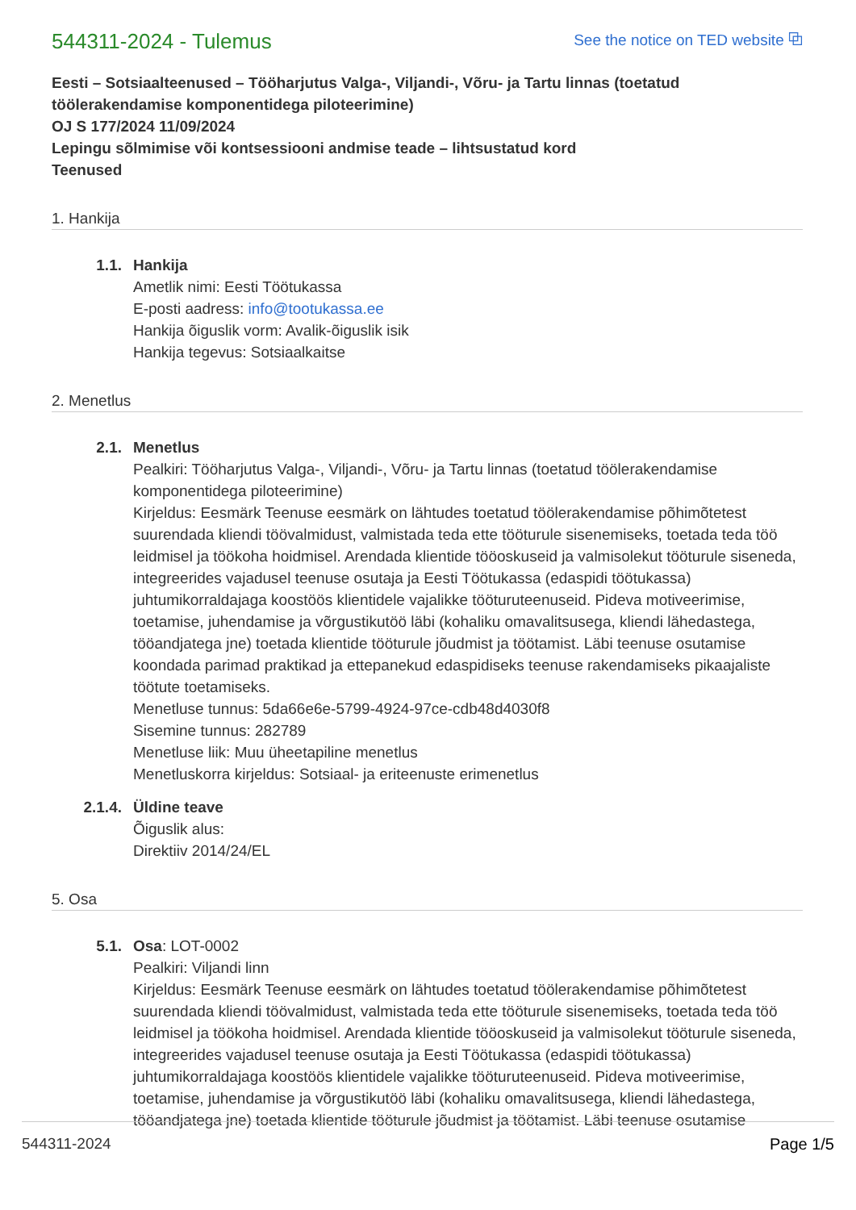544311-2024 - Tulemus
See the notice on TED website ⧉
Eesti – Sotsiaalteenused – Tööharjutus Valga-, Viljandi-, Võru- ja Tartu linnas (toetatud töölerakendamise komponentidega piloteerimine)
OJ S 177/2024 11/09/2024
Lepingu sõlmimise või kontsessiooni andmise teade – lihtsustatud kord
Teenused
1. Hankija
1.1. Hankija
Ametlik nimi: Eesti Töötukassa
E-posti aadress: info@tootukassa.ee
Hankija õiguslik vorm: Avalik-õiguslik isik
Hankija tegevus: Sotsiaalkaitse
2. Menetlus
2.1. Menetlus
Pealkiri: Tööharjutus Valga-, Viljandi-, Võru- ja Tartu linnas (toetatud töölerakendamise komponentidega piloteerimine)
Kirjeldus: Eesmärk Teenuse eesmärk on lähtudes toetatud töölerakendamise põhimõtetest suurendada kliendi töövalmidust, valmistada teda ette tööturule sisenemiseks, toetada teda töö leidmisel ja töökoha hoidmisel. Arendada klientide tööoskuseid ja valmisolekut tööturule siseneda, integreerides vajadusel teenuse osutaja ja Eesti Töötukassa (edaspidi töötukassa) juhtumikorraldajaga koostöös klientidele vajalikke tööturuteenuseid. Pideva motiveerimise, toetamise, juhendamise ja võrgustikutöö läbi (kohaliku omavalitsusega, kliendi lähedastega, tööandjatega jne) toetada klientide tööturule jõudmist ja töötamist. Läbi teenuse osutamise koondada parimad praktikad ja ettepanekud edaspidiseks teenuse rakendamiseks pikaajaliste töötute toetamiseks.
Menetluse tunnus: 5da66e6e-5799-4924-97ce-cdb48d4030f8
Sisemine tunnus: 282789
Menetluse liik: Muu üheetapiline menetlus
Menetluskorra kirjeldus: Sotsiaal- ja eriteenuste erimenetlus
2.1.4. Üldine teave
Õiguslik alus:
Direktiiv 2014/24/EL
5. Osa
5.1. Osa: LOT-0002
Pealkiri: Viljandi linn
Kirjeldus: Eesmärk Teenuse eesmärk on lähtudes toetatud töölerakendamise põhimõtetest suurendada kliendi töövalmidust, valmistada teda ette tööturule sisenemiseks, toetada teda töö leidmisel ja töökoha hoidmisel. Arendada klientide tööoskuseid ja valmisolekut tööturule siseneda, integreerides vajadusel teenuse osutaja ja Eesti Töötukassa (edaspidi töötukassa) juhtumikorraldajaga koostöös klientidele vajalikke tööturuteenuseid. Pideva motiveerimise, toetamise, juhendamise ja võrgustikutöö läbi (kohaliku omavalitsusega, kliendi lähedastega, tööandjatega jne) toetada klientide tööturule jõudmist ja töötamist. Läbi teenuse osutamise
544311-2024 Page 1/5